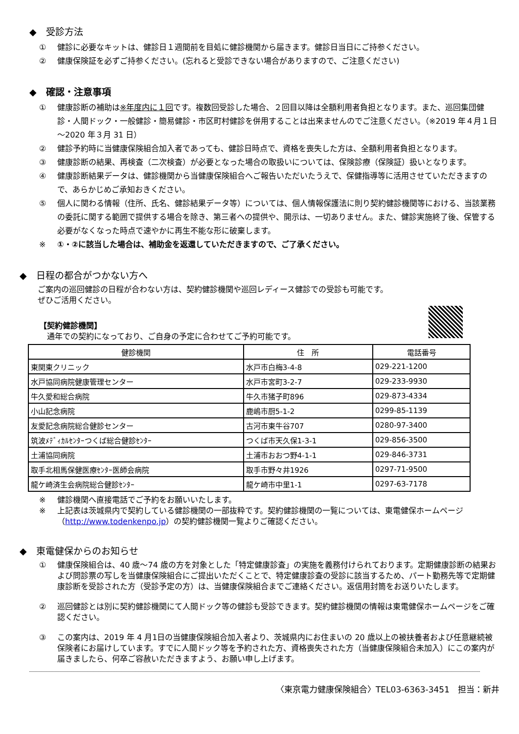◆　受診方法
① 健診に必要なキットは、健診日１週間前を目処に健診機関から届きます。健診日当日にご持参ください。
② 健康保険証を必ずご持参ください。(忘れると受診できない場合がありますので、ご注意ください)
◆　確認・注意事項
① 健康診断の補助は※年度内に１回です。複数回受診した場合、２回目以降は全額利用者負担となります。また、巡回集団健診・人間ドック・一般健診・簡易健診・市区町村健診を併用することは出来ませんのでご注意ください。（※2019 年４月１日～2020 年３月 31 日）
② 健診予約時に当健康保険組合加入者であっても、健診日時点で、資格を喪失した方は、全額利用者負担となります。
③ 健康診断の結果、再検査（二次検査）が必要となった場合の取扱いについては、保険診療（保険証）扱いとなります。
④ 健康診断結果データは、健診機関から当健康保険組合へご報告いただいたうえで、保健指導等に活用させていただきますので、あらかじめご承知おきください。
⑤ 個人に関わる情報（住所、氏名、健診結果データ等）については、個人情報保護法に則り契約健診機関等における、当該業務の委託に関する範囲で提供する場合を除き、第三者への提供や、開示は、一切ありません。また、健診実施終了後、保管する必要がなくなった時点で速やかに再生不能な形に破棄します。
※ ①・②に該当した場合は、補助金を返還していただきますので、ご了承ください。
◆　日程の都合がつかない方へ
ご案内の巡回健診の日程が合わない方は、契約健診機関や巡回レディース健診での受診も可能です。
ぜひご活用ください。
【契約健診機関】
　通年での契約になっており、ご自身の予定に合わせてご予約可能です。
| 健診機関 | 住 所 | 電話番号 |
| --- | --- | --- |
| 東関東クリニック | 水戸市白梅3-4-8 | 029-221-1200 |
| 水戸協同病院健康管理センター | 水戸市宮町3-2-7 | 029-233-9930 |
| 牛久愛和総合病院 | 牛久市猪子町896 | 029-873-4334 |
| 小山記念病院 | 鹿嶋市厨5-1-2 | 0299-85-1139 |
| 友愛記念病院総合健診センター | 古河市東牛谷707 | 0280-97-3400 |
| 筑波ﾒﾃﾞｨｶﾙｾﾝﾀｰつくば総合健診ｾﾝﾀｰ | つくば市天久保1-3-1 | 029-856-3500 |
| 土浦協同病院 | 土浦市おおつ野4-1-1 | 029-846-3731 |
| 取手北相馬保健医療ｾﾝﾀｰ医師会病院 | 取手市野々井1926 | 0297-71-9500 |
| 龍ケ崎済生会病院総合健診ｾﾝﾀｰ | 龍ケ崎市中里1-1 | 0297-63-7178 |
※ 健診機関へ直接電話でご予約をお願いいたします。
※ 上記表は茨城県内で契約している健診機関の一部抜粋です。契約健診機関の一覧については、東電健保ホームページ（http://www.todenkenpo.jp）の契約健診機関一覧よりご確認ください。
◆　東電健保からのお知らせ
① 健康保険組合は、40 歳～74 歳の方を対象とした「特定健康診査」の実施を義務付けられております。定期健康診断の結果および問診票の写しを当健康保険組合にご提出いただくことで、特定健康診査の受診に該当するため、パート勤務先等で定期健康診断を受診された方（受診予定の方）は、当健康保険組合までご連絡ください。返信用封筒をお送りいたします。
② 巡回健診とは別に契約健診機関にて人間ドック等の健診も受診できます。契約健診機関の情報は東電健保ホームページをご確認ください。
③ この案内は、2019 年 4 月1日の当健康保険組合加入者より、茨城県内にお住まいの 20 歳以上の被扶養者および任意継続被保険者にお届けしています。すでに人間ドック等を予約された方、資格喪失された方（当健康保険組合未加入）にこの案内が届きましたら、何卒ご容赦いただきますよう、お願い申し上げます。
〈東京電力健康保険組合〉TEL03-6363-3451　担当：新井